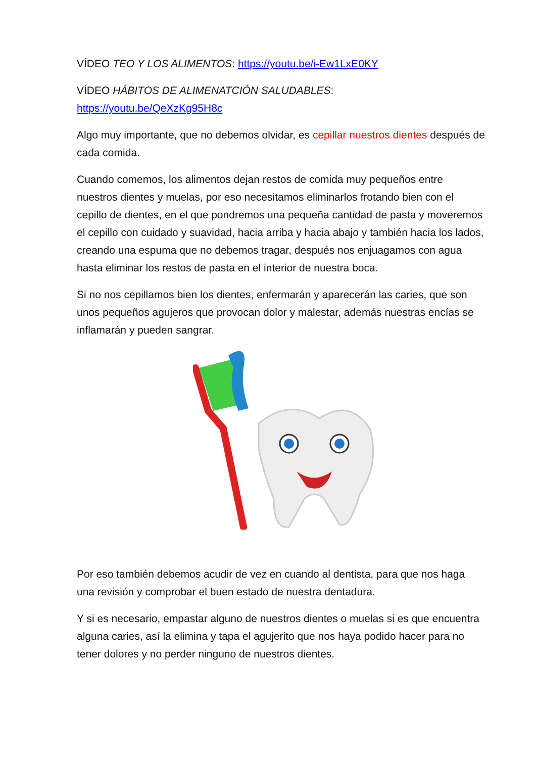VÍDEO TEO Y LOS ALIMENTOS: https://youtu.be/i-Ew1LxE0KY
VÍDEO HÁBITOS DE ALIMENATCIÓN SALUDABLES:
https://youtu.be/QeXzKg95H8c
Algo muy importante, que no debemos olvidar, es cepillar nuestros dientes después de cada comida.
Cuando comemos, los alimentos dejan restos de comida muy pequeños entre nuestros dientes y muelas, por eso necesitamos eliminarlos frotando bien con el cepillo de dientes, en el que pondremos una pequeña cantidad de pasta y moveremos el cepillo con cuidado y suavidad, hacia arriba y hacia abajo y también hacia los lados, creando una espuma que no debemos tragar, después nos enjuagamos con agua hasta eliminar los restos de pasta en el interior de nuestra boca.
Si no nos cepillamos bien los dientes, enfermarán y aparecerán las caries, que son unos pequeños agujeros que provocan dolor y malestar, además nuestras encías se inflamarán y pueden sangrar.
Por eso también debemos acudir de vez en cuando al dentista, para que nos haga una revisión y comprobar el buen estado de nuestra dentadura.
Y si es necesario, empastar alguno de nuestros dientes o muelas si es que encuentra alguna caries, así la elimina y tapa el agujerito que nos haya podido hacer para no tener dolores y no perder ninguno de nuestros dientes.